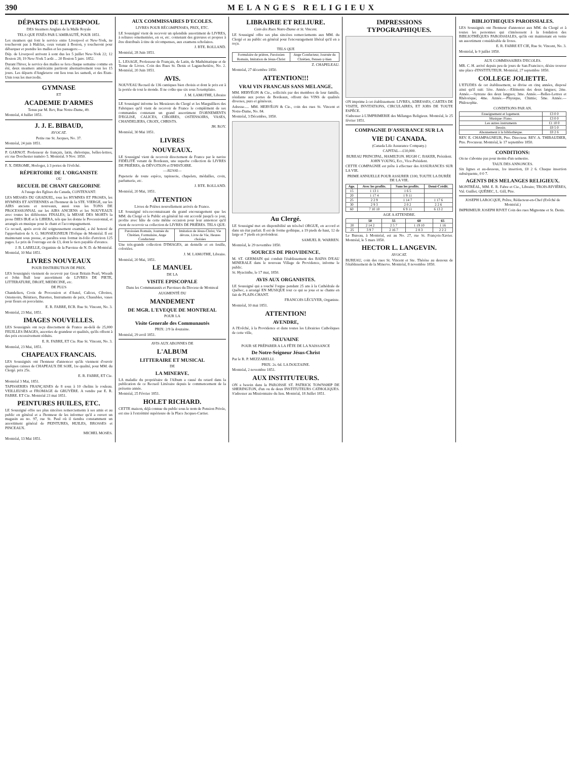390 MELANGES RELIGIEUX
DÉPARTS DE LIVERPOOL
DES Steamers Anglais de la Malle Royale
TELS QUE FIXÉS PAR L'AMIRAUTÉ, POUR 1851.
Les steamers qui font le service entre Liverpool et New-York, ne toucheront pas à Halifax, ceux venant à Boston, y toucheront pour débarquer et prendre les malles et les passagers:—
Dép. de Liverpool arrivent à sont dus les 5 juillet New-York 22; 12 Boston 28; 19 New-York 5 août ... 20 Boston 5 janv. 1852.
Durant l'hiver, le service des malles se fera chaque semaine comme en été, deux steamers américains partiront alternativement tous les 15 jours. Les départs d'Angleterre ont lieu tous les samedi, et des Etats-Unis tous les mercredis.
GYMNASE
ET
ACADEMIE D'ARMES
Tenus par M. Rev, Rue Notre-Dame, 49.
Montréal, 4 Juillet 1851.
J. J. E. BIBAUD,
AVOCAT.
Petite rue St. Jacques, No. 37.
Montréal, 24 juin 1851.
P. GARNOT. Professeur de français, latin, rhétorique, belles-lettres, etc rue Dorchester numéro 5. Montréal. 9 Nov. 1850.
F. X. DEROME, Horloger, à 3 portes de l'évêché.
RÉPERTOIRE DE L'ORGANISTE
OU
RECUEIL DE CHANT GREGORINE
A l'usage des Eglises du Canada, CONTENANT:
LES MESSES DU GRADUEL, tous les HYMNES ET PROSES, les HYMNES ET ANTIENNES en l'honneur de la STE. VIERGE, sur les AIRS anciens et nouveaux, aussi tous les TONS DE PROCESSIONNAL sur les AIRS ANCIENS et les NOUVEAUX avec toutes les différentes FINALES; la MESSE DES MORTS la prose DIES IRÆ et le LIBERA, tels que les donne le Processionnal, et arrangés en musique pour le chant et l'accompagnement.
Ce recueil, après avoir été soigneusement examiné, a été honoré de l'approbation de S. G. MONSEIGNEUR l'Evêque de Montréal. Il est maintenant sous presse, et paraîtra sous format in-folio d'environ 125 pages. Le prix de l'ouvrage est de £3, dont le tiers payable d'avance.
J. B. LABELLE, Organiste de la Paroisse de N. D. de Montréal.
Montréal, 10 Mai 1851.
LIVRES NOUVEAUX
POUR DISTRIBUTION DE PRIX.
LES Soussignés viennent de recevoir par Great Britain Pearl, Wreath et John Bull leur assortiment de LIVRES DE PIETE, LITTERATURE, DROIT, MEDECINE, etc.
DE PLUS
Chandeliers, Croix de Procession et d'Autel, Calices, Ciboires, Ostensoirs, Bénitiers, Burettes, Instruments de paix, Chasubles, vases pour fleurs en porcelaine.
E. R. FABRE, ECR. Rue St. Vincent, No. 3.
Montréal, 23 Mai, 1851.
IMAGES NOUVELLES.
LES Soussignés ont reçu directement de France au-delà de 25,000 FEUILLES IMAGES, assorties de grandeur et qualités, qu'ils offrent à des prix excessivement réduits.
E. R. FABRE, ET Cie. Rue St. Vincent, No. 3.
Montréal, 23 Mai, 1851.
CHAPEAUX FRANCAIS.
LES Soussignés ont l'honneur d'annoncer qu'ils viennent d'ouvrir quelques caisses de CHAPEAUX DE SOIE, 1re qualité, pour MM. du Clergé. prix 25s.
E. R. FABRE, ET Cie.
Montréal 3 Mai, 1851.
TAPISSERIES FRANÇAISES de 8 sous à 10 chelins le rouleau. VEILLEUSES et FROMAGE de GRUYÈRE. A vendre par E. R. FABRE. ET Cie. Montréal 23 mai 1851.
PEINTURES HUILES, ETC.
LE Soussigné offre ses plus sincères remerciements à ses amis et au public en général et a l'honneur de les informer qu'il a ouvert un magasin au no. 97, rue St. Paul où il tiendra constamment un assortiment général de PEINTURES, HUILES, BROSSES et PINCEAUX.
MICHEL MOSES.
Montréal, 13 Mai 1851.
AUX COMMISSAIRES D'ECOLES.
LIVRES POUR RÉCOMPENSES, PRIX, ETC.
LE Soussigné vient de recevoir un splendide assortiment de LIVRES, à reliures ornementées, en or, etc. contenant des gravures et propres à être distribués à titre de récompenses, aux examens scholaires.
J. BTE. ROLLAND.
Montréal, 28 Juin 1851.
L. LESAGE, Professeur de Français, de Latin, de Mathématique et de Tenue de Livres. Coin des Rues St. Denis et Lagauchetière, No. 2. Montréal, 20 Juin 1851.
AVIS.
NOUVEAU Recueil de 136 cantiques bien choisis et dont le prix est à la portée de tout le monde. Il ne coûte que six sous l'exemplaire.
J. M. LAMOTHE, Libraire
LE Soussigné informe les Messieurs du Clergé et les Marguilliers des Fabriques qu'il vient de recevoir de France le complément de ses commandes contenant un grand assortiment D'ORNEMENTS D'EGLISE, CALICES, CIBOIRES, OSTENSOIRS, VASES, CHANDELIERS, CROIX, CHRISTS.
JH. ROY.
Montréal, 30 Mai 1851.
LIVRES
NOUVEAUX.
LE Soussigné vient de recevoir directement de France par le navire FIDÉLITÉ venant de Bordeaux, une superbe collection de LIVRES DE PRIÈRES, de DÉVOTION et D'HISTOIRE.
—AUSSI—
Papeterie de toute espèce, tapisserie, chapelets, médailles, croix, parfumerie, etc.
J. BTE. ROLLAND.
Montréal, 20 Mai, 1851.
ATTENTION
Livres de Prières nouvellement arrivés de France.
LE Soussigné très-reconnaissant du grand encouragement que les MM. du Clergé et le Public en général lui ont accordé jusqu'à ce jour, profite avec hâte de cette même occasion pour leur annoncer qu'il vient de recevoir sa collection de LIVRES DE PRIÈRES. TELS QUE:
| Paroissien Romain, Journée du Chrétien, Formulaire, Ange Conducteur | Imitation de Jésus-Christ, Vie dévote, Livre de Vie, Heures choisies |
Une très-grande collection D'IMAGES, an dentelle et en feuille, coloriées.
J. M. LAMOTHE, Libraire.
Montréal, 20 Mai, 1851.
LE MANUEL
DE LA
VISITE EPISCOPALE
Dans les Communautés et Paroisses du Diocese de Montreal
AUGMENTÉ DU
MANDEMENT
DE MGR. L'EVEQUE DE MONTREAL
POUR LA
Visite Generale des Communautés
PRIX: 2/9 la douzaine.
Montréal, 29 avril 1851.
AVIS AUX ABONNES DE
L'ALBUM
LITTERAIRE ET MUSICAL
DE
LA MINERVE.
LA maladie du propriétaire de l'Album a causé du retard dans la publication de ce Recueil Littéraire depuis le commencement de la présente année.
Montréal, 25 Février 1851.
HOLET RICHARD.
CETTE maison, déjà connue du public sous le nom de Pension Privée, est sise à l'extrémité supérieure de la Place Jacques-Cartier.
LIBRAIRIE ET RELIURE.
Coin des Rues Notre-Dame et St. Vincent.
LE Soussigné offre ses plus sincères remerciements aux MM. du Clergé et au public en général pour l'encouragement libéral qu'il en a reçu.
TELS QUE
| Formulaire de prières, Paroissien Romain, Imitation de Jésus-Christ | Ange Conducteur, Journée du Chrétien, Pensez-y-bien |
Z. CHAPELEAU.
Montréal, 27 décembre 1850.
ATTENTION!!!
VRAI VIN FRANCAIS SANS MELANGE.
MM. HERVÉON & Cie., sollicités par des membres de leur famille, résidante aux portes de Bordeaux, offrent des VINS de qualités diverses, purs et généreux.
Adresse..... MM. HERVÉON & Cie., coin des rues St. Vincent et Notre-Dame, No. 84.
Montréal, 3 Décembre, 1850.
Au Clergé.
LE Soussigné met en disponibilité un très-bel ORGUE, en accord et dans un état parfait. Il est de forme gothique, a 19 pieds de haut, 12 de large et 7 pieds en profondeur.
SAMUEL R. WARREN.
Montréal, le 29 novembre 1850.
SOURCES DE PROVIDENCE.
M. ST. GERMAIN qui conduit l'établissement des BAINS D'EAU MINERALE dans le nouveau Village de Providence, informe le public.
St. Hyacinthe, le 17 mai, 1850.
AVIS AUX ORGANISTES.
LE Soussigné qui a touché l'orgue pendant 25 ans à la Cathédrale de Québec, a arrangé EN MUSIQUE tout ce qui se joue et se chante en fait de PLAIN-CHANT.
FRANCOIS LÉCUYER, Organiste.
Montréal, 10 mai 1851.
ATTENTION!
AVENDRE,
A l'Evêché, à la Providence et dans toutes les Librairies Catholiques de cette ville,
NEUVAINE
POUR SE PRÉPARER A LA FÊTE DE LA NAISSANCE
De Notre-Seigneur Jésus-Christ
Par le R. P. MEZZARELLI.
PRIX: 2s. 6d. LA DOUZAINE.
Montréal, 2 novembre 1851.
AUX INSTITUTEURS.
ON a besoin dans la PAROISSE ST. PATRICK TOWNSHIP DE SHERINGTON, d'un ou de deux INSTITUTEURS CATHOLIQUES. S'adresser au Missionnaire du lieu. Montréal, 18 Juillet 1851.
IMPRESSIONS TYPOGRAPHIQUES.
ON imprime à cet établissement: LIVRES, ADRESSES, CARTES DE VISITE, INVITATIONS, CIRCULAIRES, ET JOBS DE TOUTE ESPÈCE.
S'adresser à L'IMPRIMERIE des Mélanges Religieux. Montréal, le 25 février 1851.
COMPAGNIE D'ASSURANCE SUR LA
VIE DU CANADA.
(Canada Life Assurance Company.)
CAPITAL—£10,000.
BUREAU PRINCIPAL, HAMILTON. HUGH C. BAKER, Président. JOHN YOUNG, Ecr., Vice-Président.
CETTE COMPAGNIE est prête à effectuer des ASSURANCES SUR LA VIE.
PRIME ANNUELLE POUR ASSURER £100, TOUTE LA DURÉE DE LA VIE.
| Age. | Avec les profits. | Sans les profits. | Demi-Crédit. |
| --- | --- | --- | --- |
| 15 | 1 13 1 | 1 6 5 | |
| 20 | 1 17 4 | 1 9 11 | |
| 25 | 2 2 9 | 1 14 7 | 1 17 6 |
| 30 | 2 9 3 | 2 0 2 | 2 2 6 |
| 60 | 7 10 10 | 6 9 11 | 6 13 2 |
AGE A ATTENDRE.
| | 50 | 55 | 60 | 65 |
| --- | --- | --- | --- | --- |
| 20 | 2 14 2 | 2 5 7 | 1 19 10 | 1 16 |
| 25 | 3 9 7 | 2 16 7 | 2 8 3 | 2 2 2 |
Le Bureau, à Montréal, est au No. 27, rue St. François-Xavier. Montréal, le 5 mars 1850.
HECTOR L. LANGEVIN.
AVOCAT.
BUREAU, coin des rues St. Vincent et Ste. Thérèse au dessous de l'établissement de la Minerve. Montréal, 8 novembre 1850.
BIBLIOTHEQUES PAROISSIALES.
LES Soussignés ont l'honneur d'annoncer aux MM. du Clergé et à toutes les personnes qui s'intéressent à la fondation des BIBLIOTHÈQUES PAROISSIALES, qu'ils ont maintenant en vente un assortiment considérable de livres.
E. R. FABRE ET CIE, Rue St. Vincent, No. 3.
Montréal, le 9 juillet 1850.
AUX COMMISSAIRES D'ECOLES.
MR. C. H. arrivé depuis peu de jours de San-Francisco, désire trouver une place d'INSTITUTEUR. Montréal, 27 septembre 1850.
COLLEGE JOLIETTE.
L'ETUDES de cet établissement, se divise en cinq années, disposé ainsi qu'il suit: 1ère. Année.—Eléments des deux langues; 2me. Année.—Syntaxe des deux langues; 3me. Année.—Belles-Lettres et Rhétorique; 4me. Année.—Physique, Chimie; 5me. Année.—Philosophie.
CONDITIONS PAR AN.
| Enseignement et logement. | £3 0 0 |
| Musique: Piano. | £3 0 0 |
| Les autres instruments | £1 10 0 |
| Dessin. | £0 5 0 |
| Abonnement à la bibliothèque. | £0 2 6 |
REV. E. CHAMPAGNEUR, Ptre. Directeur. REV. A. THIBAUDIER, Ptre. Procureur. Montréal, le 17 septembre 1850.
CONDITIONS:
On ne s'abonne pas pour moins d'un semestre.
TAUX DES ANNONCES.
Six lignes et au-dessous, 1re insertion, £0 2 6. Chaque insertion subséquente, 0 0 7.
AGENTS DES MELANGES RELIGIEUX.
MONTRÉAL, MM. E. R. Fabre et Cie., Libraire; TROIS-RIVIÈRES, Val. Guillet; QUÉBEC, L. Gill, Ptre.
JOSEPH LAROCQUE, Prêtre, Rédacteur-en-Chef (Evêché de Montréal.)
IMPRIMEUR JOSEPH RIVET Coin des rues Mignonne et St. Denis.